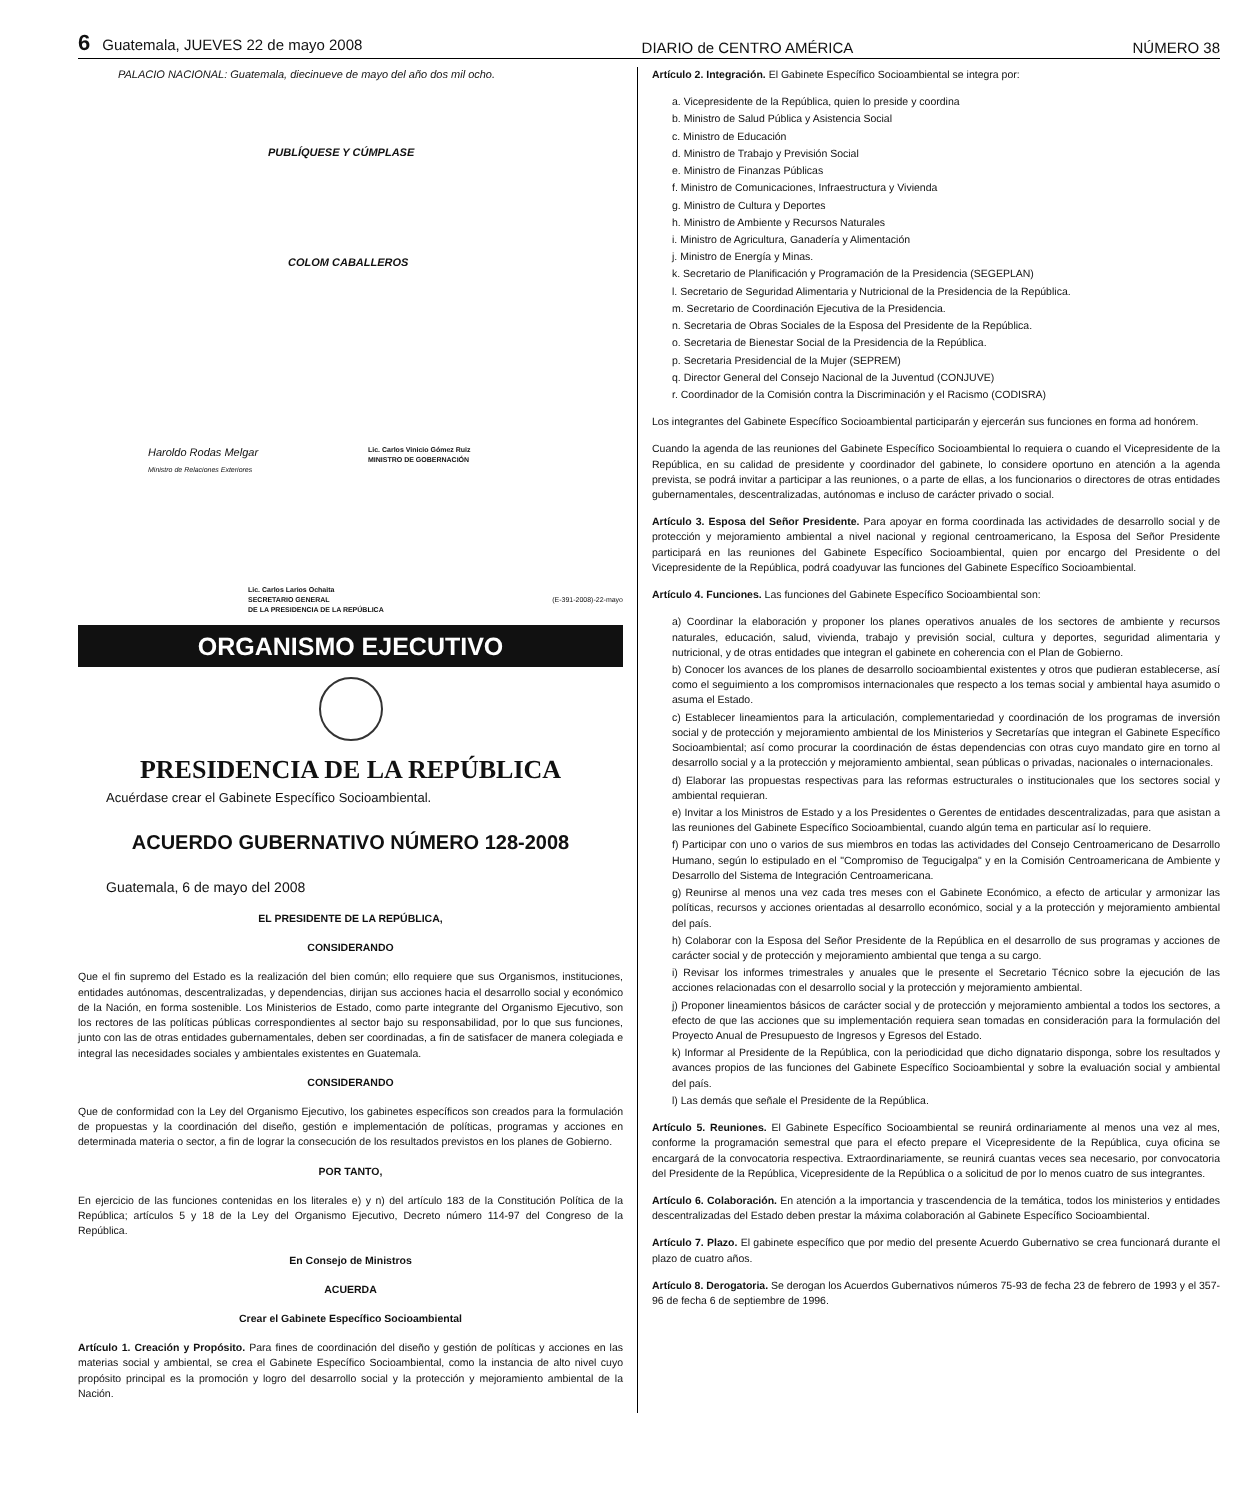6 Guatemala, JUEVES 22 de mayo 2008 DIARIO de CENTRO AMÉRICA NÚMERO 38
PALACIO NACIONAL: Guatemala, diecinueve de mayo del año dos mil ocho.
PUBLÍQUESE Y CÚMPLASE
COLOM CABALLEROS
Haroldo Rodas Melgar
Ministro de Relaciones Exteriores
Lic. Carlos Vinicio Gómez Ruiz
MINISTRO DE GOBERNACIÓN
Lic. Carlos Larios Ochaita
SECRETARIO GENERAL
DE LA PRESIDENCIA DE LA REPÚBLICA
(E-391-2008)-22-mayo
ORGANISMO EJECUTIVO
PRESIDENCIA DE LA REPÚBLICA
Acuérdase crear el Gabinete Específico Socioambiental.
ACUERDO GUBERNATIVO NÚMERO 128-2008
Guatemala, 6 de mayo del 2008
EL PRESIDENTE DE LA REPÚBLICA,
CONSIDERANDO
Que el fin supremo del Estado es la realización del bien común; ello requiere que sus Organismos, instituciones, entidades autónomas, descentralizadas, y dependencias, dirijan sus acciones hacia el desarrollo social y económico de la Nación, en forma sostenible. Los Ministerios de Estado, como parte integrante del Organismo Ejecutivo, son los rectores de las políticas públicas correspondientes al sector bajo su responsabilidad, por lo que sus funciones, junto con las de otras entidades gubernamentales, deben ser coordinadas, a fin de satisfacer de manera colegiada e integral las necesidades sociales y ambientales existentes en Guatemala.
CONSIDERANDO
Que de conformidad con la Ley del Organismo Ejecutivo, los gabinetes específicos son creados para la formulación de propuestas y la coordinación del diseño, gestión e implementación de políticas, programas y acciones en determinada materia o sector, a fin de lograr la consecución de los resultados previstos en los planes de Gobierno.
POR TANTO,
En ejercicio de las funciones contenidas en los literales e) y n) del artículo 183 de la Constitución Política de la República; artículos 5 y 18 de la Ley del Organismo Ejecutivo, Decreto número 114-97 del Congreso de la República.
En Consejo de Ministros
ACUERDA
Crear el Gabinete Específico Socioambiental
Artículo 1. Creación y Propósito. Para fines de coordinación del diseño y gestión de políticas y acciones en las materias social y ambiental, se crea el Gabinete Específico Socioambiental, como la instancia de alto nivel cuyo propósito principal es la promoción y logro del desarrollo social y la protección y mejoramiento ambiental de la Nación.
Artículo 2. Integración. El Gabinete Específico Socioambiental se integra por:
a. Vicepresidente de la República, quien lo preside y coordina
b. Ministro de Salud Pública y Asistencia Social
c. Ministro de Educación
d. Ministro de Trabajo y Previsión Social
e. Ministro de Finanzas Públicas
f. Ministro de Comunicaciones, Infraestructura y Vivienda
g. Ministro de Cultura y Deportes
h. Ministro de Ambiente y Recursos Naturales
i. Ministro de Agricultura, Ganadería y Alimentación
j. Ministro de Energía y Minas.
k. Secretario de Planificación y Programación de la Presidencia (SEGEPLAN)
l. Secretario de Seguridad Alimentaria y Nutricional de la Presidencia de la República.
m. Secretario de Coordinación Ejecutiva de la Presidencia.
n. Secretaria de Obras Sociales de la Esposa del Presidente de la República.
o. Secretaria de Bienestar Social de la Presidencia de la República.
p. Secretaria Presidencial de la Mujer (SEPREM)
q. Director General del Consejo Nacional de la Juventud (CONJUVE)
r. Coordinador de la Comisión contra la Discriminación y el Racismo (CODISRA)
Los integrantes del Gabinete Específico Socioambiental participarán y ejercerán sus funciones en forma ad honórem.
Cuando la agenda de las reuniones del Gabinete Específico Socioambiental lo requiera o cuando el Vicepresidente de la República, en su calidad de presidente y coordinador del gabinete, lo considere oportuno en atención a la agenda prevista, se podrá invitar a participar a las reuniones, o a parte de ellas, a los funcionarios o directores de otras entidades gubernamentales, descentralizadas, autónomas e incluso de carácter privado o social.
Artículo 3. Esposa del Señor Presidente. Para apoyar en forma coordinada las actividades de desarrollo social y de protección y mejoramiento ambiental a nivel nacional y regional centroamericano, la Esposa del Señor Presidente participará en las reuniones del Gabinete Específico Socioambiental, quien por encargo del Presidente o del Vicepresidente de la República, podrá coadyuvar las funciones del Gabinete Específico Socioambiental.
Artículo 4. Funciones. Las funciones del Gabinete Específico Socioambiental son:
a) Coordinar la elaboración y proponer los planes operativos anuales de los sectores de ambiente y recursos naturales, educación, salud, vivienda, trabajo y previsión social, cultura y deportes, seguridad alimentaria y nutricional, y de otras entidades que integran el gabinete en coherencia con el Plan de Gobierno.
b) Conocer los avances de los planes de desarrollo socioambiental existentes y otros que pudieran establecerse, así como el seguimiento a los compromisos internacionales que respecto a los temas social y ambiental haya asumido o asuma el Estado.
c) Establecer lineamientos para la articulación, complementariedad y coordinación de los programas de inversión social y de protección y mejoramiento ambiental de los Ministerios y Secretarías que integran el Gabinete Específico Socioambiental; así como procurar la coordinación de éstas dependencias con otras cuyo mandato gire en torno al desarrollo social y a la protección y mejoramiento ambiental, sean públicas o privadas, nacionales o internacionales.
d) Elaborar las propuestas respectivas para las reformas estructurales o institucionales que los sectores social y ambiental requieran.
e) Invitar a los Ministros de Estado y a los Presidentes o Gerentes de entidades descentralizadas, para que asistan a las reuniones del Gabinete Específico Socioambiental, cuando algún tema en particular así lo requiere.
f) Participar con uno o varios de sus miembros en todas las actividades del Consejo Centroamericano de Desarrollo Humano, según lo estipulado en el "Compromiso de Tegucigalpa" y en la Comisión Centroamericana de Ambiente y Desarrollo del Sistema de Integración Centroamericana.
g) Reunirse al menos una vez cada tres meses con el Gabinete Económico, a efecto de articular y armonizar las políticas, recursos y acciones orientadas al desarrollo económico, social y a la protección y mejoramiento ambiental del país.
h) Colaborar con la Esposa del Señor Presidente de la República en el desarrollo de sus programas y acciones de carácter social y de protección y mejoramiento ambiental que tenga a su cargo.
i) Revisar los informes trimestrales y anuales que le presente el Secretario Técnico sobre la ejecución de las acciones relacionadas con el desarrollo social y la protección y mejoramiento ambiental.
j) Proponer lineamientos básicos de carácter social y de protección y mejoramiento ambiental a todos los sectores, a efecto de que las acciones que su implementación requiera sean tomadas en consideración para la formulación del Proyecto Anual de Presupuesto de Ingresos y Egresos del Estado.
k) Informar al Presidente de la República, con la periodicidad que dicho dignatario disponga, sobre los resultados y avances propios de las funciones del Gabinete Específico Socioambiental y sobre la evaluación social y ambiental del país.
l) Las demás que señale el Presidente de la República.
Artículo 5. Reuniones. El Gabinete Específico Socioambiental se reunirá ordinariamente al menos una vez al mes, conforme la programación semestral que para el efecto prepare el Vicepresidente de la República, cuya oficina se encargará de la convocatoria respectiva. Extraordinariamente, se reunirá cuantas veces sea necesario, por convocatoria del Presidente de la República, Vicepresidente de la República o a solicitud de por lo menos cuatro de sus integrantes.
Artículo 6. Colaboración. En atención a la importancia y trascendencia de la temática, todos los ministerios y entidades descentralizadas del Estado deben prestar la máxima colaboración al Gabinete Específico Socioambiental.
Artículo 7. Plazo. El gabinete específico que por medio del presente Acuerdo Gubernativo se crea funcionará durante el plazo de cuatro años.
Artículo 8. Derogatoria. Se derogan los Acuerdos Gubernativos números 75-93 de fecha 23 de febrero de 1993 y el 357-96 de fecha 6 de septiembre de 1996.